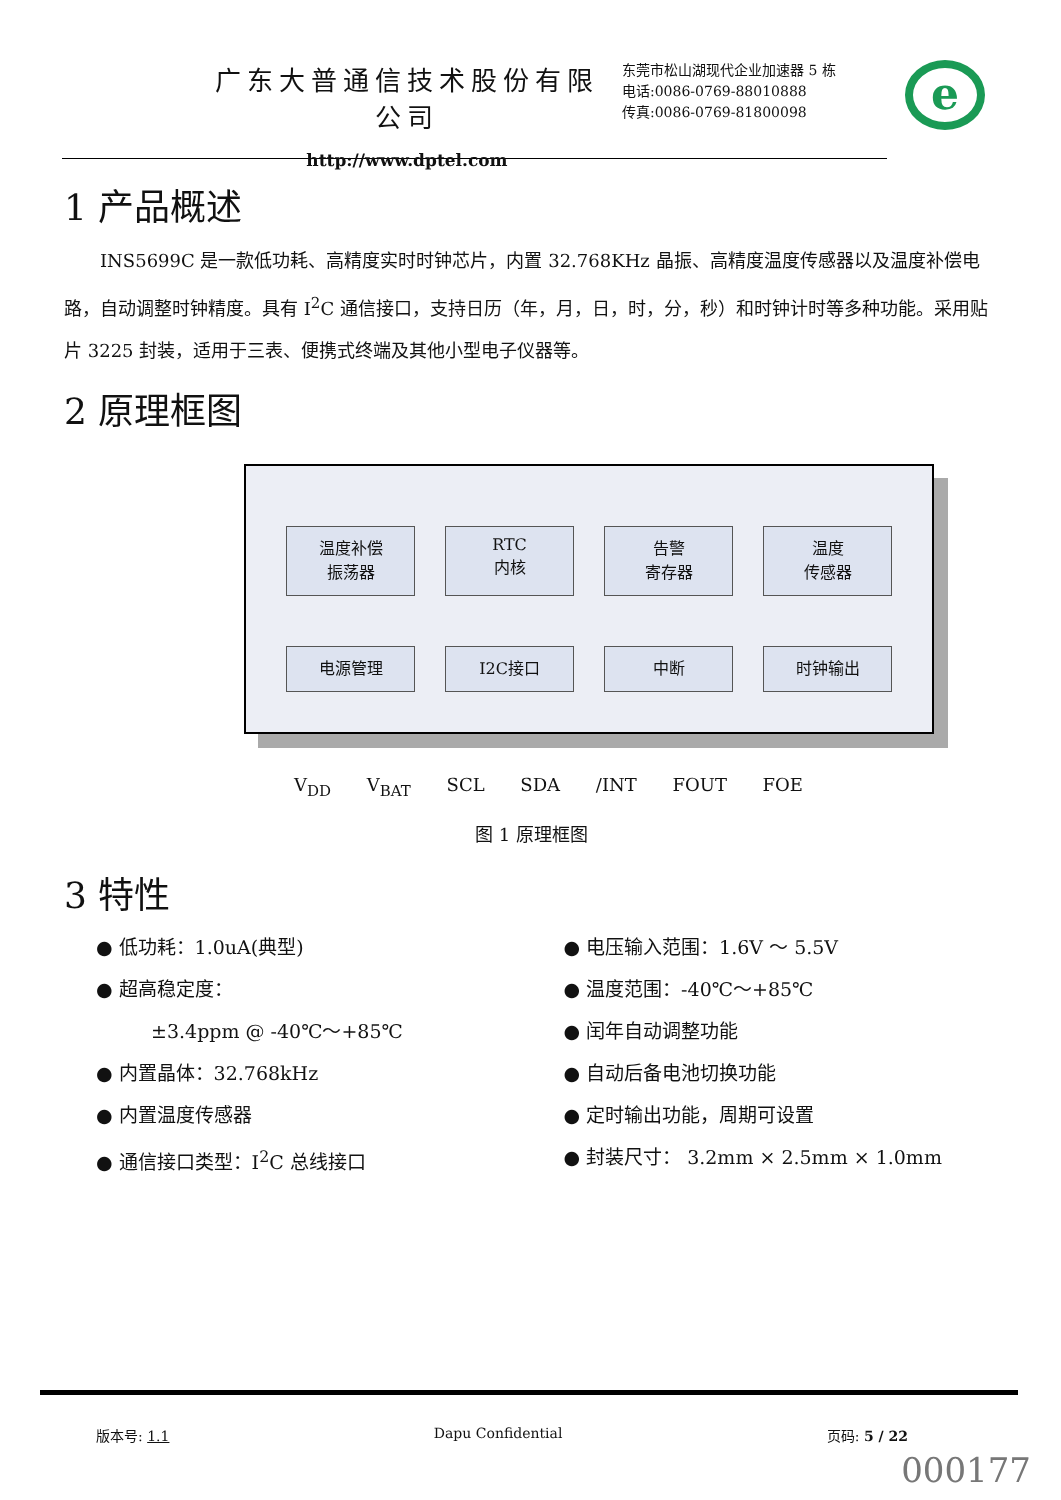广东大普通信技术股份有限公司
http://www.dptel.com
东莞市松山湖现代企业加速器 5 栋
电话:0086-0769-88010888
传真:0086-0769-81800098
e
1 产品概述
INS5699C 是一款低功耗、高精度实时时钟芯片，内置 32.768KHz 晶振、高精度温度传感器以及温度补偿电路，自动调整时钟精度。具有 I<sup>2</sup>C 通信接口，支持日历（年，月，日，时，分，秒）和时钟计时等多种功能。采用贴片 3225 封装，适用于三表、便携式终端及其他小型电子仪器等。
2 原理框图
温度补偿
振荡器
RTC
内核
告警
寄存器
温度
传感器
电源管理
I2C接口
中断
时钟输出
V<sub>DD</sub> V<sub>BAT</sub> SCL SDA /INT FOUT FOE
图 1 原理框图
3 特性
● 低功耗：1.0uA(典型)
● 超高稳定度：
±3.4ppm @ -40℃～+85℃
● 内置晶体：32.768kHz
● 内置温度传感器
● 通信接口类型：I<sup>2</sup>C 总线接口
● 电压输入范围：1.6V ～ 5.5V
● 温度范围：-40℃～+85℃
● 闰年自动调整功能
● 自动后备电池切换功能
● 定时输出功能，周期可设置
● 封装尺寸： 3.2mm × 2.5mm × 1.0mm
版本号: 1.1 Dapu Confidential 页码: 5 / 22
000177